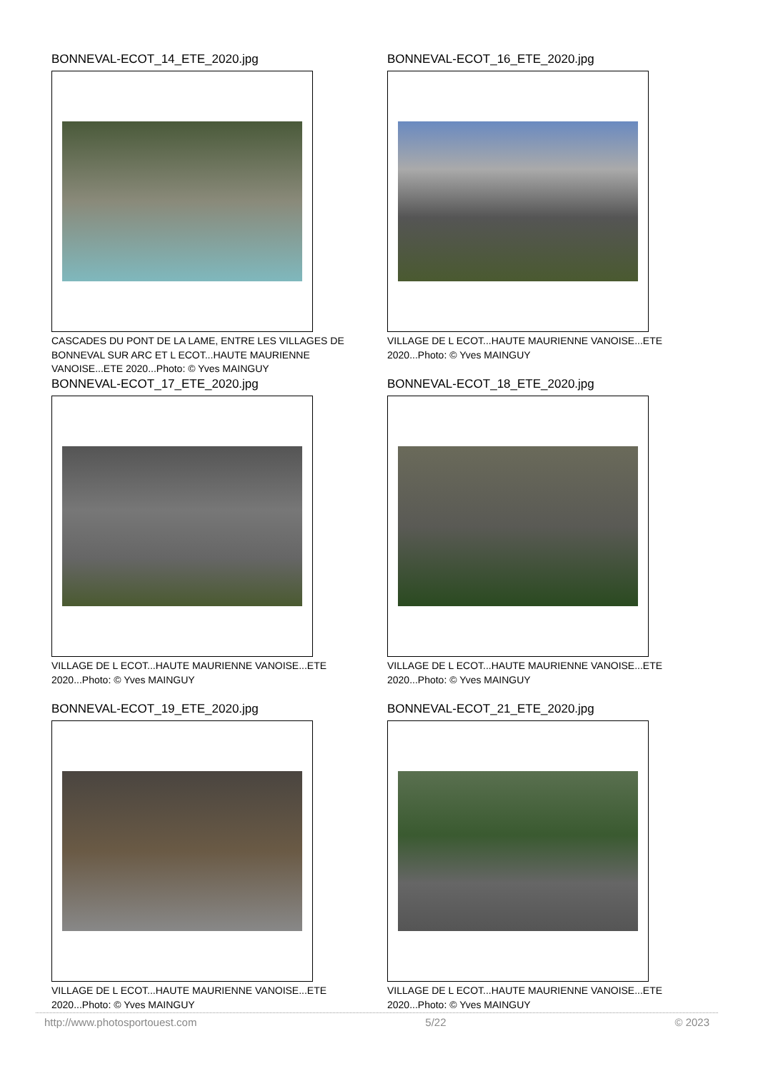BONNEVAL-ECOT_14_ETE_2020.jpg
CASCADES DU PONT DE LA LAME, ENTRE LES VILLAGES DE BONNEVAL SUR ARC ET L ECOT...HAUTE MAURIENNE VANOISE...ETE 2020...Photo: © Yves MAINGUY
BONNEVAL-ECOT_16_ETE_2020.jpg
VILLAGE DE L ECOT...HAUTE MAURIENNE VANOISE...ETE 2020...Photo: © Yves MAINGUY
BONNEVAL-ECOT_17_ETE_2020.jpg
VILLAGE DE L ECOT...HAUTE MAURIENNE VANOISE...ETE 2020...Photo: © Yves MAINGUY
BONNEVAL-ECOT_18_ETE_2020.jpg
VILLAGE DE L ECOT...HAUTE MAURIENNE VANOISE...ETE 2020...Photo: © Yves MAINGUY
BONNEVAL-ECOT_19_ETE_2020.jpg
VILLAGE DE L ECOT...HAUTE MAURIENNE VANOISE...ETE 2020...Photo: © Yves MAINGUY
BONNEVAL-ECOT_21_ETE_2020.jpg
VILLAGE DE L ECOT...HAUTE MAURIENNE VANOISE...ETE 2020...Photo: © Yves MAINGUY
http://www.photosportouest.com 5/22 © 2023